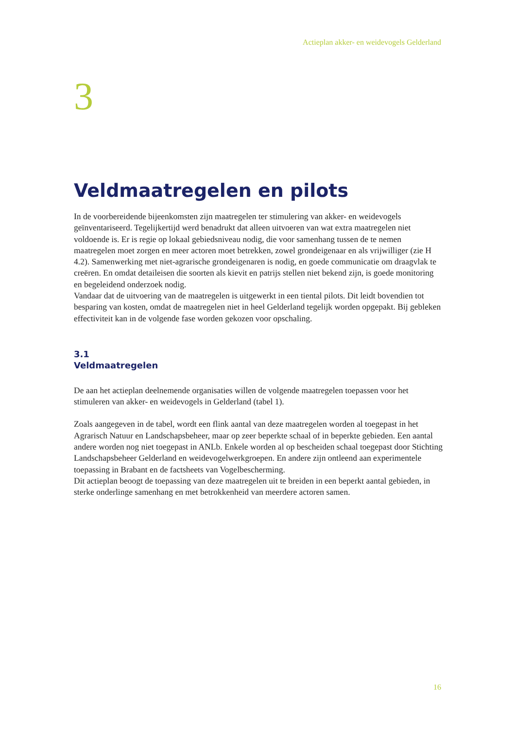Actieplan akker- en weidevogels Gelderland
3
Veldmaatregelen en pilots
In de voorbereidende bijeenkomsten zijn maatregelen ter stimulering van akker- en weidevogels geïnventariseerd. Tegelijkertijd werd benadrukt dat alleen uitvoeren van wat extra maatregelen niet voldoende is. Er is regie op lokaal gebiedsniveau nodig, die voor samenhang tussen de te nemen maatregelen moet zorgen en meer actoren moet betrekken, zowel grondeigenaar en als vrijwilliger (zie H 4.2). Samenwerking met niet-agrarische grondeigenaren is nodig, en goede communicatie om draagvlak te creëren. En omdat detaileisen die soorten als kievit en patrijs stellen niet bekend zijn, is goede monitoring en begeleidend onderzoek nodig.
Vandaar dat de uitvoering van de maatregelen is uitgewerkt in een tiental pilots. Dit leidt bovendien tot besparing van kosten, omdat de maatregelen niet in heel Gelderland tegelijk worden opgepakt. Bij gebleken effectiviteit kan in de volgende fase worden gekozen voor opschaling.
3.1
Veldmaatregelen
De aan het actieplan deelnemende organisaties willen de volgende maatregelen toepassen voor het stimuleren van akker- en weidevogels in Gelderland (tabel 1).
Zoals aangegeven in de tabel, wordt een flink aantal van deze maatregelen worden al toegepast in het Agrarisch Natuur en Landschapsbeheer, maar op zeer beperkte schaal of in beperkte gebieden. Een aantal andere worden nog niet toegepast in ANLb. Enkele worden al op bescheiden schaal toegepast door Stichting Landschapsbeheer Gelderland en weidevogelwerkgroepen. En andere zijn ontleend aan experimentele toepassing in Brabant en de factsheets van Vogelbescherming.
Dit actieplan beoogt de toepassing van deze maatregelen uit te breiden in een beperkt aantal gebieden, in sterke onderlinge samenhang en met betrokkenheid van meerdere actoren samen.
16